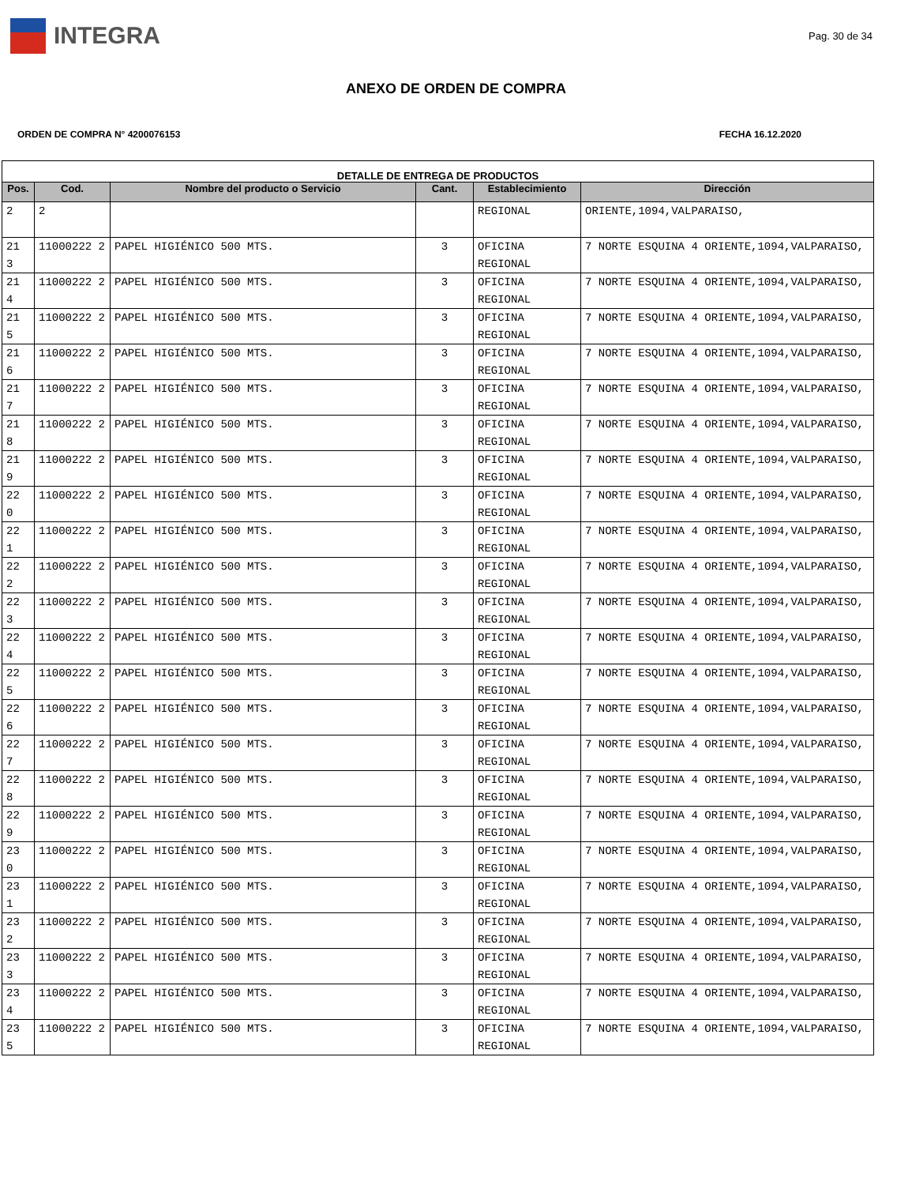INTEGRA
Pag. 30 de 34
ANEXO DE ORDEN DE COMPRA
ORDEN DE COMPRA N° 4200076153 FECHA 16.12.2020
| DETALLE DE ENTREGA DE PRODUCTOS | | | | | |
| --- | --- | --- | --- | --- | --- |
| Pos. | Cod. | Nombre del producto o Servicio | Cant. | Establecimiento | Dirección |
| 2 | 2 | | | REGIONAL | ORIENTE,1094,VALPARAISO, |
| 21 3 | 11000222 2 | PAPEL HIGIÉNICO 500 MTS. | 3 | OFICINA REGIONAL | 7 NORTE ESQUINA 4 ORIENTE,1094,VALPARAISO, |
| 21 4 | 11000222 2 | PAPEL HIGIÉNICO 500 MTS. | 3 | OFICINA REGIONAL | 7 NORTE ESQUINA 4 ORIENTE,1094,VALPARAISO, |
| 21 5 | 11000222 2 | PAPEL HIGIÉNICO 500 MTS. | 3 | OFICINA REGIONAL | 7 NORTE ESQUINA 4 ORIENTE,1094,VALPARAISO, |
| 21 6 | 11000222 2 | PAPEL HIGIÉNICO 500 MTS. | 3 | OFICINA REGIONAL | 7 NORTE ESQUINA 4 ORIENTE,1094,VALPARAISO, |
| 21 7 | 11000222 2 | PAPEL HIGIÉNICO 500 MTS. | 3 | OFICINA REGIONAL | 7 NORTE ESQUINA 4 ORIENTE,1094,VALPARAISO, |
| 21 8 | 11000222 2 | PAPEL HIGIÉNICO 500 MTS. | 3 | OFICINA REGIONAL | 7 NORTE ESQUINA 4 ORIENTE,1094,VALPARAISO, |
| 21 9 | 11000222 2 | PAPEL HIGIÉNICO 500 MTS. | 3 | OFICINA REGIONAL | 7 NORTE ESQUINA 4 ORIENTE,1094,VALPARAISO, |
| 22 0 | 11000222 2 | PAPEL HIGIÉNICO 500 MTS. | 3 | OFICINA REGIONAL | 7 NORTE ESQUINA 4 ORIENTE,1094,VALPARAISO, |
| 22 1 | 11000222 2 | PAPEL HIGIÉNICO 500 MTS. | 3 | OFICINA REGIONAL | 7 NORTE ESQUINA 4 ORIENTE,1094,VALPARAISO, |
| 22 2 | 11000222 2 | PAPEL HIGIÉNICO 500 MTS. | 3 | OFICINA REGIONAL | 7 NORTE ESQUINA 4 ORIENTE,1094,VALPARAISO, |
| 22 3 | 11000222 2 | PAPEL HIGIÉNICO 500 MTS. | 3 | OFICINA REGIONAL | 7 NORTE ESQUINA 4 ORIENTE,1094,VALPARAISO, |
| 22 4 | 11000222 2 | PAPEL HIGIÉNICO 500 MTS. | 3 | OFICINA REGIONAL | 7 NORTE ESQUINA 4 ORIENTE,1094,VALPARAISO, |
| 22 5 | 11000222 2 | PAPEL HIGIÉNICO 500 MTS. | 3 | OFICINA REGIONAL | 7 NORTE ESQUINA 4 ORIENTE,1094,VALPARAISO, |
| 22 6 | 11000222 2 | PAPEL HIGIÉNICO 500 MTS. | 3 | OFICINA REGIONAL | 7 NORTE ESQUINA 4 ORIENTE,1094,VALPARAISO, |
| 22 7 | 11000222 2 | PAPEL HIGIÉNICO 500 MTS. | 3 | OFICINA REGIONAL | 7 NORTE ESQUINA 4 ORIENTE,1094,VALPARAISO, |
| 22 8 | 11000222 2 | PAPEL HIGIÉNICO 500 MTS. | 3 | OFICINA REGIONAL | 7 NORTE ESQUINA 4 ORIENTE,1094,VALPARAISO, |
| 22 9 | 11000222 2 | PAPEL HIGIÉNICO 500 MTS. | 3 | OFICINA REGIONAL | 7 NORTE ESQUINA 4 ORIENTE,1094,VALPARAISO, |
| 23 0 | 11000222 2 | PAPEL HIGIÉNICO 500 MTS. | 3 | OFICINA REGIONAL | 7 NORTE ESQUINA 4 ORIENTE,1094,VALPARAISO, |
| 23 1 | 11000222 2 | PAPEL HIGIÉNICO 500 MTS. | 3 | OFICINA REGIONAL | 7 NORTE ESQUINA 4 ORIENTE,1094,VALPARAISO, |
| 23 2 | 11000222 2 | PAPEL HIGIÉNICO 500 MTS. | 3 | OFICINA REGIONAL | 7 NORTE ESQUINA 4 ORIENTE,1094,VALPARAISO, |
| 23 3 | 11000222 2 | PAPEL HIGIÉNICO 500 MTS. | 3 | OFICINA REGIONAL | 7 NORTE ESQUINA 4 ORIENTE,1094,VALPARAISO, |
| 23 4 | 11000222 2 | PAPEL HIGIÉNICO 500 MTS. | 3 | OFICINA REGIONAL | 7 NORTE ESQUINA 4 ORIENTE,1094,VALPARAISO, |
| 23 5 | 11000222 2 | PAPEL HIGIÉNICO 500 MTS. | 3 | OFICINA REGIONAL | 7 NORTE ESQUINA 4 ORIENTE,1094,VALPARAISO, |